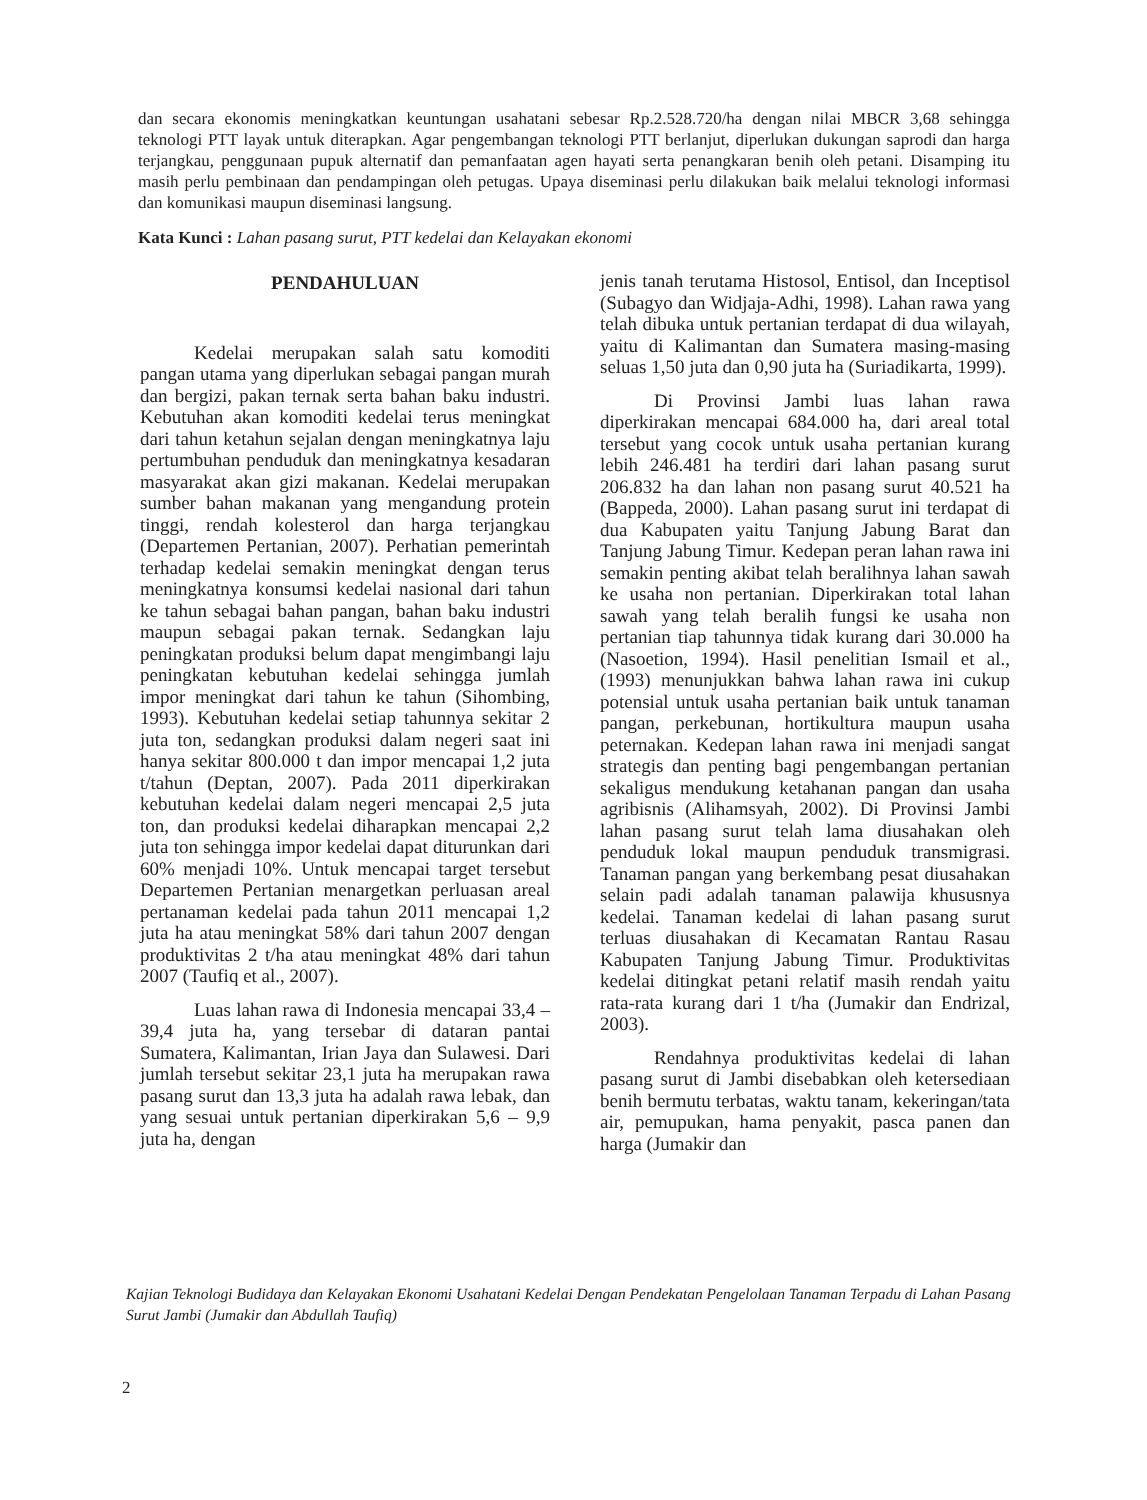dan secara ekonomis meningkatkan keuntungan usahatani sebesar Rp.2.528.720/ha dengan nilai MBCR 3,68 sehingga teknologi PTT layak untuk diterapkan. Agar pengembangan teknologi PTT berlanjut, diperlukan dukungan saprodi dan harga terjangkau, penggunaan pupuk alternatif dan pemanfaatan agen hayati serta penangkaran benih oleh petani. Disamping itu masih perlu pembinaan dan pendampingan oleh petugas. Upaya diseminasi perlu dilakukan baik melalui teknologi informasi dan komunikasi maupun diseminasi langsung.
Kata Kunci : Lahan pasang surut, PTT kedelai dan Kelayakan ekonomi
PENDAHULUAN
Kedelai merupakan salah satu komoditi pangan utama yang diperlukan sebagai pangan murah dan bergizi, pakan ternak serta bahan baku industri. Kebutuhan akan komoditi kedelai terus meningkat dari tahun ketahun sejalan dengan meningkatnya laju pertumbuhan penduduk dan meningkatnya kesadaran masyarakat akan gizi makanan. Kedelai merupakan sumber bahan makanan yang mengandung protein tinggi, rendah kolesterol dan harga terjangkau (Departemen Pertanian, 2007). Perhatian pemerintah terhadap kedelai semakin meningkat dengan terus meningkatnya konsumsi kedelai nasional dari tahun ke tahun sebagai bahan pangan, bahan baku industri maupun sebagai pakan ternak. Sedangkan laju peningkatan produksi belum dapat mengimbangi laju peningkatan kebutuhan kedelai sehingga jumlah impor meningkat dari tahun ke tahun (Sihombing, 1993). Kebutuhan kedelai setiap tahunnya sekitar 2 juta ton, sedangkan produksi dalam negeri saat ini hanya sekitar 800.000 t dan impor mencapai 1,2 juta t/tahun (Deptan, 2007). Pada 2011 diperkirakan kebutuhan kedelai dalam negeri mencapai 2,5 juta ton, dan produksi kedelai diharapkan mencapai 2,2 juta ton sehingga impor kedelai dapat diturunkan dari 60% menjadi 10%. Untuk mencapai target tersebut Departemen Pertanian menargetkan perluasan areal pertanaman kedelai pada tahun 2011 mencapai 1,2 juta ha atau meningkat 58% dari tahun 2007 dengan produktivitas 2 t/ha atau meningkat 48% dari tahun 2007 (Taufiq et al., 2007).
Luas lahan rawa di Indonesia mencapai 33,4 – 39,4 juta ha, yang tersebar di dataran pantai Sumatera, Kalimantan, Irian Jaya dan Sulawesi. Dari jumlah tersebut sekitar 23,1 juta ha merupakan rawa pasang surut dan 13,3 juta ha adalah rawa lebak, dan yang sesuai untuk pertanian diperkirakan 5,6 – 9,9 juta ha, dengan
jenis tanah terutama Histosol, Entisol, dan Inceptisol (Subagyo dan Widjaja-Adhi, 1998). Lahan rawa yang telah dibuka untuk pertanian terdapat di dua wilayah, yaitu di Kalimantan dan Sumatera masing-masing seluas 1,50 juta dan 0,90 juta ha (Suriadikarta, 1999).
Di Provinsi Jambi luas lahan rawa diperkirakan mencapai 684.000 ha, dari areal total tersebut yang cocok untuk usaha pertanian kurang lebih 246.481 ha terdiri dari lahan pasang surut 206.832 ha dan lahan non pasang surut 40.521 ha (Bappeda, 2000). Lahan pasang surut ini terdapat di dua Kabupaten yaitu Tanjung Jabung Barat dan Tanjung Jabung Timur. Kedepan peran lahan rawa ini semakin penting akibat telah beralihnya lahan sawah ke usaha non pertanian. Diperkirakan total lahan sawah yang telah beralih fungsi ke usaha non pertanian tiap tahunnya tidak kurang dari 30.000 ha (Nasoetion, 1994). Hasil penelitian Ismail et al., (1993) menunjukkan bahwa lahan rawa ini cukup potensial untuk usaha pertanian baik untuk tanaman pangan, perkebunan, hortikultura maupun usaha peternakan. Kedepan lahan rawa ini menjadi sangat strategis dan penting bagi pengembangan pertanian sekaligus mendukung ketahanan pangan dan usaha agribisnis (Alihamsyah, 2002). Di Provinsi Jambi lahan pasang surut telah lama diusahakan oleh penduduk lokal maupun penduduk transmigrasi. Tanaman pangan yang berkembang pesat diusahakan selain padi adalah tanaman palawija khususnya kedelai. Tanaman kedelai di lahan pasang surut terluas diusahakan di Kecamatan Rantau Rasau Kabupaten Tanjung Jabung Timur. Produktivitas kedelai ditingkat petani relatif masih rendah yaitu rata-rata kurang dari 1 t/ha (Jumakir dan Endrizal, 2003).
Rendahnya produktivitas kedelai di lahan pasang surut di Jambi disebabkan oleh ketersediaan benih bermutu terbatas, waktu tanam, kekeringan/tata air, pemupukan, hama penyakit, pasca panen dan harga (Jumakir dan
Kajian Teknologi Budidaya dan Kelayakan Ekonomi Usahatani Kedelai Dengan Pendekatan Pengelolaan Tanaman Terpadu di Lahan Pasang Surut Jambi (Jumakir dan Abdullah Taufiq)
2